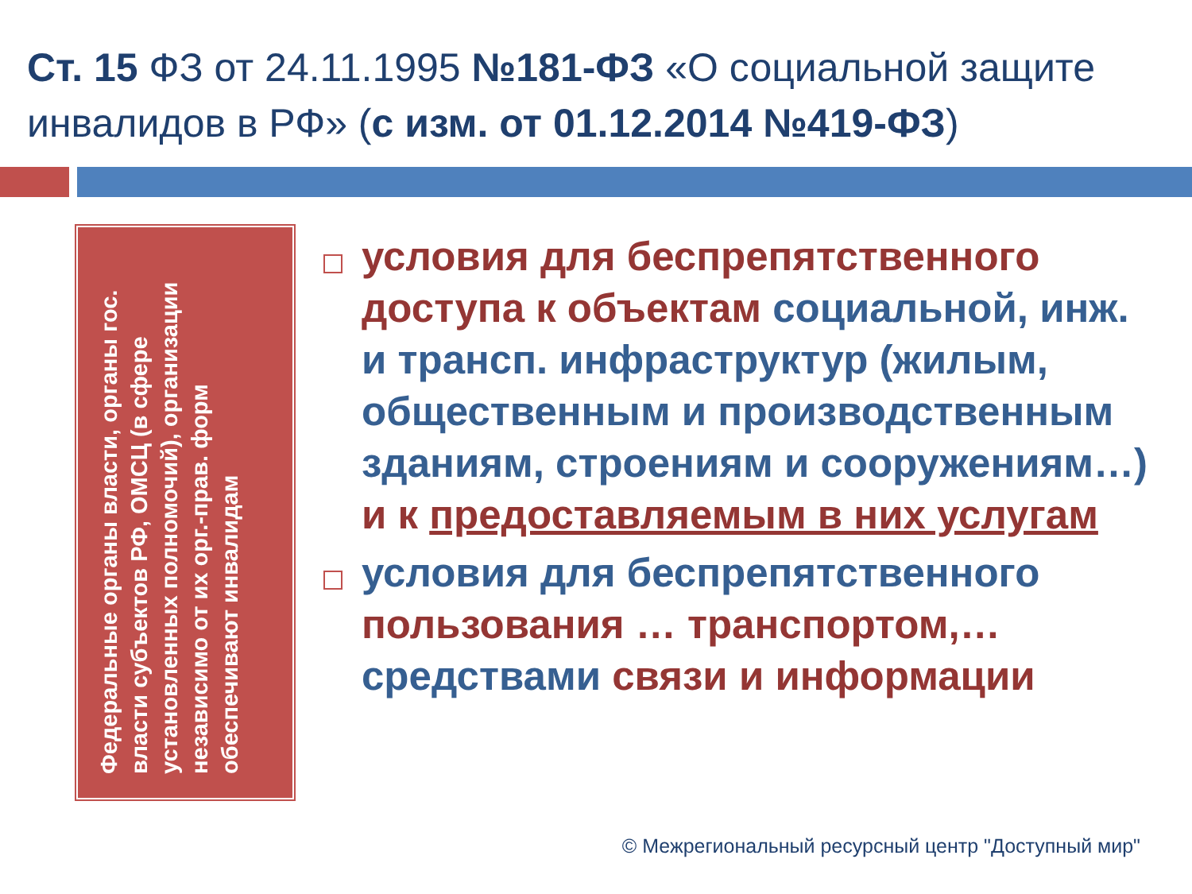Ст. 15 ФЗ от 24.11.1995 №181-ФЗ «О социальной защите инвалидов в РФ» (с изм. от 01.12.2014 №419-ФЗ)
Федеральные органы власти, органы гос. власти субъектов РФ, ОМСЦ (в сфере установленных полномочий), организации независимо от их орг.-прав. форм обеспечивают инвалидам
условия для беспрепятственного доступа к объектам социальной, инж. и трансп. инфраструктур (жилым, общественным и производственным зданиям, строениям и сооружениям…) и к предоставляемым в них услугам
условия для беспрепятственного пользования … транспортом,… средствами связи и информации
© Межрегиональный ресурсный центр "Доступный мир"